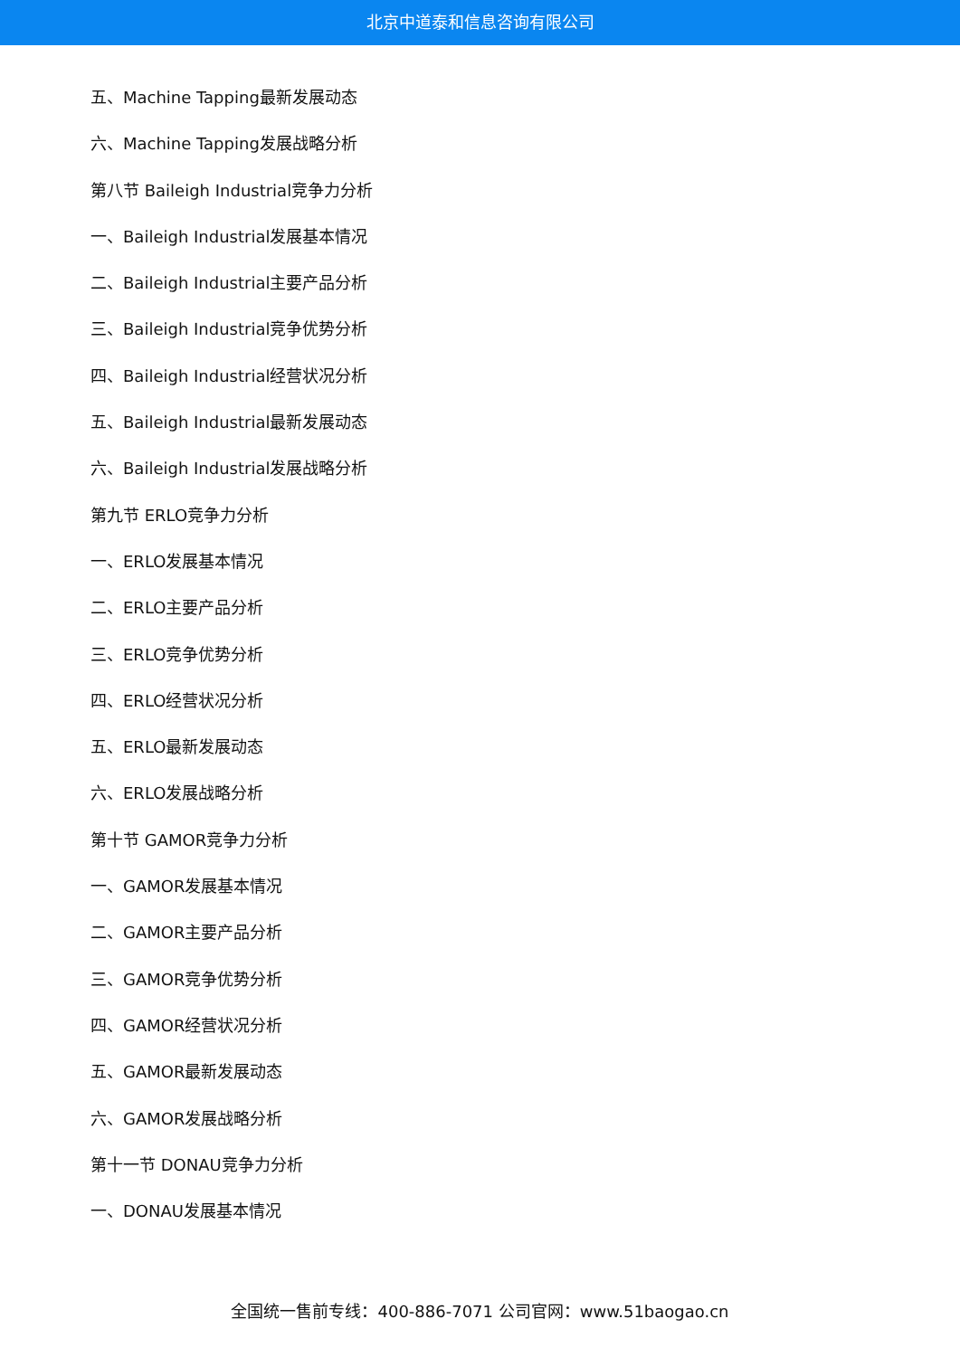北京中道泰和信息咨询有限公司
五、Machine Tapping最新发展动态
六、Machine Tapping发展战略分析
第八节 Baileigh Industrial竞争力分析
一、Baileigh Industrial发展基本情况
二、Baileigh Industrial主要产品分析
三、Baileigh Industrial竞争优势分析
四、Baileigh Industrial经营状况分析
五、Baileigh Industrial最新发展动态
六、Baileigh Industrial发展战略分析
第九节 ERLO竞争力分析
一、ERLO发展基本情况
二、ERLO主要产品分析
三、ERLO竞争优势分析
四、ERLO经营状况分析
五、ERLO最新发展动态
六、ERLO发展战略分析
第十节 GAMOR竞争力分析
一、GAMOR发展基本情况
二、GAMOR主要产品分析
三、GAMOR竞争优势分析
四、GAMOR经营状况分析
五、GAMOR最新发展动态
六、GAMOR发展战略分析
第十一节 DONAU竞争力分析
一、DONAU发展基本情况
全国统一售前专线：400-886-7071 公司官网：www.51baogao.cn